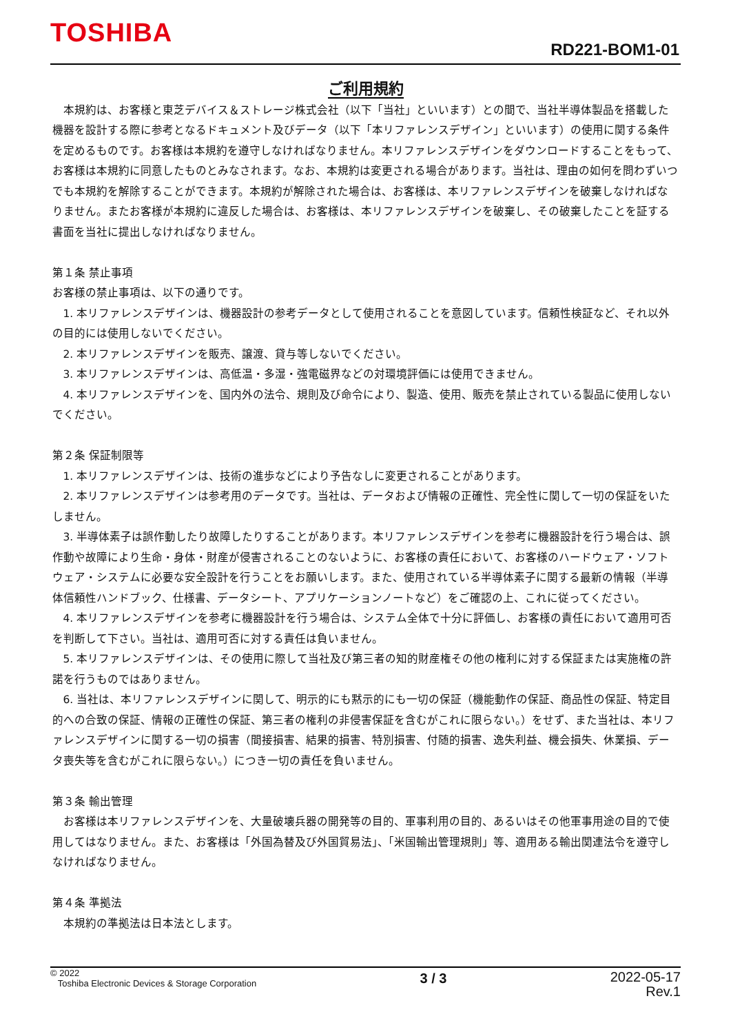TOSHIBA
RD221-BOM1-01
ご利用規約
本規約は、お客様と東芝デバイス＆ストレージ株式会社（以下「当社」といいます）との間で、当社半導体製品を搭載した機器を設計する際に参考となるドキュメント及びデータ（以下「本リファレンスデザイン」といいます）の使用に関する条件を定めるものです。お客様は本規約を遵守しなければなりません。本リファレンスデザインをダウンロードすることをもって、お客様は本規約に同意したものとみなされます。なお、本規約は変更される場合があります。当社は、理由の如何を問わずいつでも本規約を解除することができます。本規約が解除された場合は、お客様は、本リファレンスデザインを破棄しなければなりません。またお客様が本規約に違反した場合は、お客様は、本リファレンスデザインを破棄し、その破棄したことを証する書面を当社に提出しなければなりません。
第１条 禁止事項
お客様の禁止事項は、以下の通りです。
1. 本リファレンスデザインは、機器設計の参考データとして使用されることを意図しています。信頼性検証など、それ以外の目的には使用しないでください。
2. 本リファレンスデザインを販売、譲渡、貸与等しないでください。
3. 本リファレンスデザインは、高低温・多湿・強電磁界などの対環境評価には使用できません。
4. 本リファレンスデザインを、国内外の法令、規則及び命令により、製造、使用、販売を禁止されている製品に使用しないでください。
第２条 保証制限等
1. 本リファレンスデザインは、技術の進歩などにより予告なしに変更されることがあります。
2. 本リファレンスデザインは参考用のデータです。当社は、データおよび情報の正確性、完全性に関して一切の保証をいたしません。
3. 半導体素子は誤作動したり故障したりすることがあります。本リファレンスデザインを参考に機器設計を行う場合は、誤作動や故障により生命・身体・財産が侵害されることのないように、お客様の責任において、お客様のハードウェア・ソフトウェア・システムに必要な安全設計を行うことをお願いします。また、使用されている半導体素子に関する最新の情報（半導体信頼性ハンドブック、仕様書、データシート、アプリケーションノートなど）をご確認の上、これに従ってください。
4. 本リファレンスデザインを参考に機器設計を行う場合は、システム全体で十分に評価し、お客様の責任において適用可否を判断して下さい。当社は、適用可否に対する責任は負いません。
5. 本リファレンスデザインは、その使用に際して当社及び第三者の知的財産権その他の権利に対する保証または実施権の許諾を行うものではありません。
6. 当社は、本リファレンスデザインに関して、明示的にも黙示的にも一切の保証（機能動作の保証、商品性の保証、特定目的への合致の保証、情報の正確性の保証、第三者の権利の非侵害保証を含むがこれに限らない。）をせず、また当社は、本リファレンスデザインに関する一切の損害（間接損害、結果的損害、特別損害、付随的損害、逸失利益、機会損失、休業損、データ喪失等を含むがこれに限らない。）につき一切の責任を負いません。
第３条 輸出管理
お客様は本リファレンスデザインを、大量破壊兵器の開発等の目的、軍事利用の目的、あるいはその他軍事用途の目的で使用してはなりません。また、お客様は「外国為替及び外国貿易法」、「米国輸出管理規則」等、適用ある輸出関連法令を遵守しなければなりません。
第４条 準拠法
本規約の準拠法は日本法とします。
© 2022
Toshiba Electronic Devices & Storage Corporation
3 / 3
2022-05-17
Rev.1